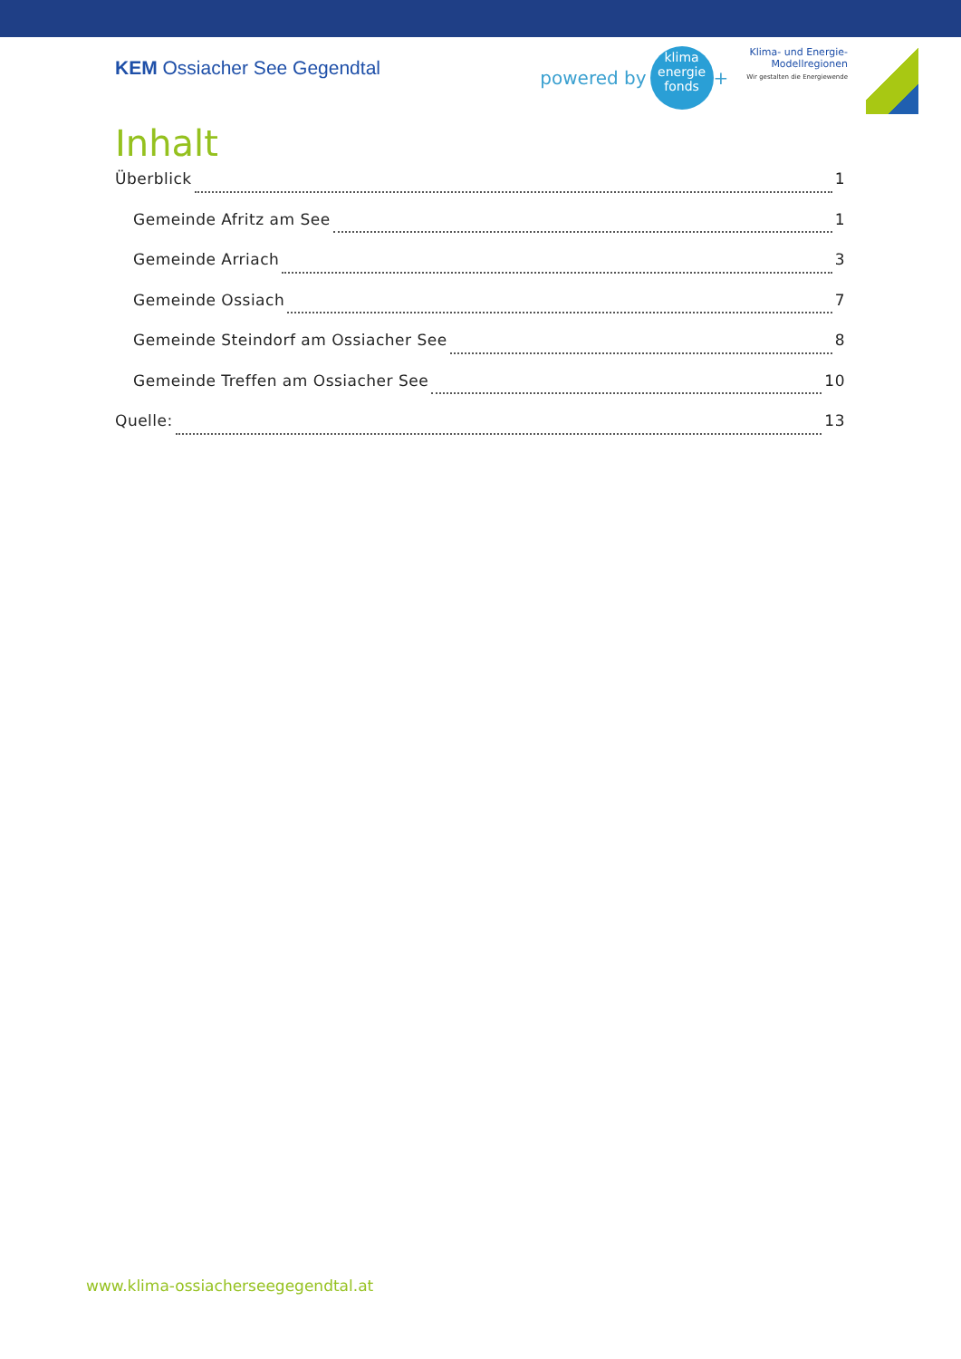KEM Ossiacher See Gegendtal
powered by
klima
energie
fonds
+
Klima- und Energie-
Modellregionen
Wir gestalten die Energiewende
Inhalt
Überblick 1
Gemeinde Afritz am See 1
Gemeinde Arriach 3
Gemeinde Ossiach 7
Gemeinde Steindorf am Ossiacher See 8
Gemeinde Treffen am Ossiacher See 10
Quelle: 13
www.klima-ossiacherseegegendtal.at